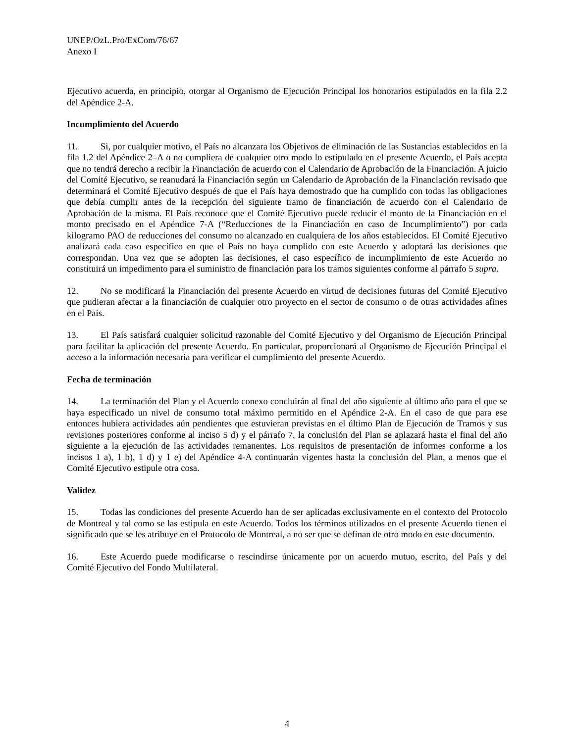UNEP/OzL.Pro/ExCom/76/67
Anexo I
Ejecutivo acuerda, en principio, otorgar al Organismo de Ejecución Principal los honorarios estipulados en la fila 2.2 del Apéndice 2-A.
Incumplimiento del Acuerdo
11. Si, por cualquier motivo, el País no alcanzara los Objetivos de eliminación de las Sustancias establecidos en la fila 1.2 del Apéndice 2–A o no cumpliera de cualquier otro modo lo estipulado en el presente Acuerdo, el País acepta que no tendrá derecho a recibir la Financiación de acuerdo con el Calendario de Aprobación de la Financiación. A juicio del Comité Ejecutivo, se reanudará la Financiación según un Calendario de Aprobación de la Financiación revisado que determinará el Comité Ejecutivo después de que el País haya demostrado que ha cumplido con todas las obligaciones que debía cumplir antes de la recepción del siguiente tramo de financiación de acuerdo con el Calendario de Aprobación de la misma. El País reconoce que el Comité Ejecutivo puede reducir el monto de la Financiación en el monto precisado en el Apéndice 7-A (“Reducciones de la Financiación en caso de Incumplimiento”) por cada kilogramo PAO de reducciones del consumo no alcanzado en cualquiera de los años establecidos. El Comité Ejecutivo analizará cada caso específico en que el País no haya cumplido con este Acuerdo y adoptará las decisiones que correspondan. Una vez que se adopten las decisiones, el caso específico de incumplimiento de este Acuerdo no constituirá un impedimento para el suministro de financiación para los tramos siguientes conforme al párrafo 5 supra.
12. No se modificará la Financiación del presente Acuerdo en virtud de decisiones futuras del Comité Ejecutivo que pudieran afectar a la financiación de cualquier otro proyecto en el sector de consumo o de otras actividades afines en el País.
13. El País satisfará cualquier solicitud razonable del Comité Ejecutivo y del Organismo de Ejecución Principal para facilitar la aplicación del presente Acuerdo. En particular, proporcionará al Organismo de Ejecución Principal el acceso a la información necesaria para verificar el cumplimiento del presente Acuerdo.
Fecha de terminación
14. La terminación del Plan y el Acuerdo conexo concluirán al final del año siguiente al último año para el que se haya especificado un nivel de consumo total máximo permitido en el Apéndice 2-A. En el caso de que para ese entonces hubiera actividades aún pendientes que estuvieran previstas en el último Plan de Ejecución de Tramos y sus revisiones posteriores conforme al inciso 5 d) y el párrafo 7, la conclusión del Plan se aplazará hasta el final del año siguiente a la ejecución de las actividades remanentes. Los requisitos de presentación de informes conforme a los incisos 1 a), 1 b), 1 d) y 1 e) del Apéndice 4-A continuarán vigentes hasta la conclusión del Plan, a menos que el Comité Ejecutivo estipule otra cosa.
Validez
15. Todas las condiciones del presente Acuerdo han de ser aplicadas exclusivamente en el contexto del Protocolo de Montreal y tal como se las estipula en este Acuerdo. Todos los términos utilizados en el presente Acuerdo tienen el significado que se les atribuye en el Protocolo de Montreal, a no ser que se definan de otro modo en este documento.
16. Este Acuerdo puede modificarse o rescindirse únicamente por un acuerdo mutuo, escrito, del País y del Comité Ejecutivo del Fondo Multilateral.
4